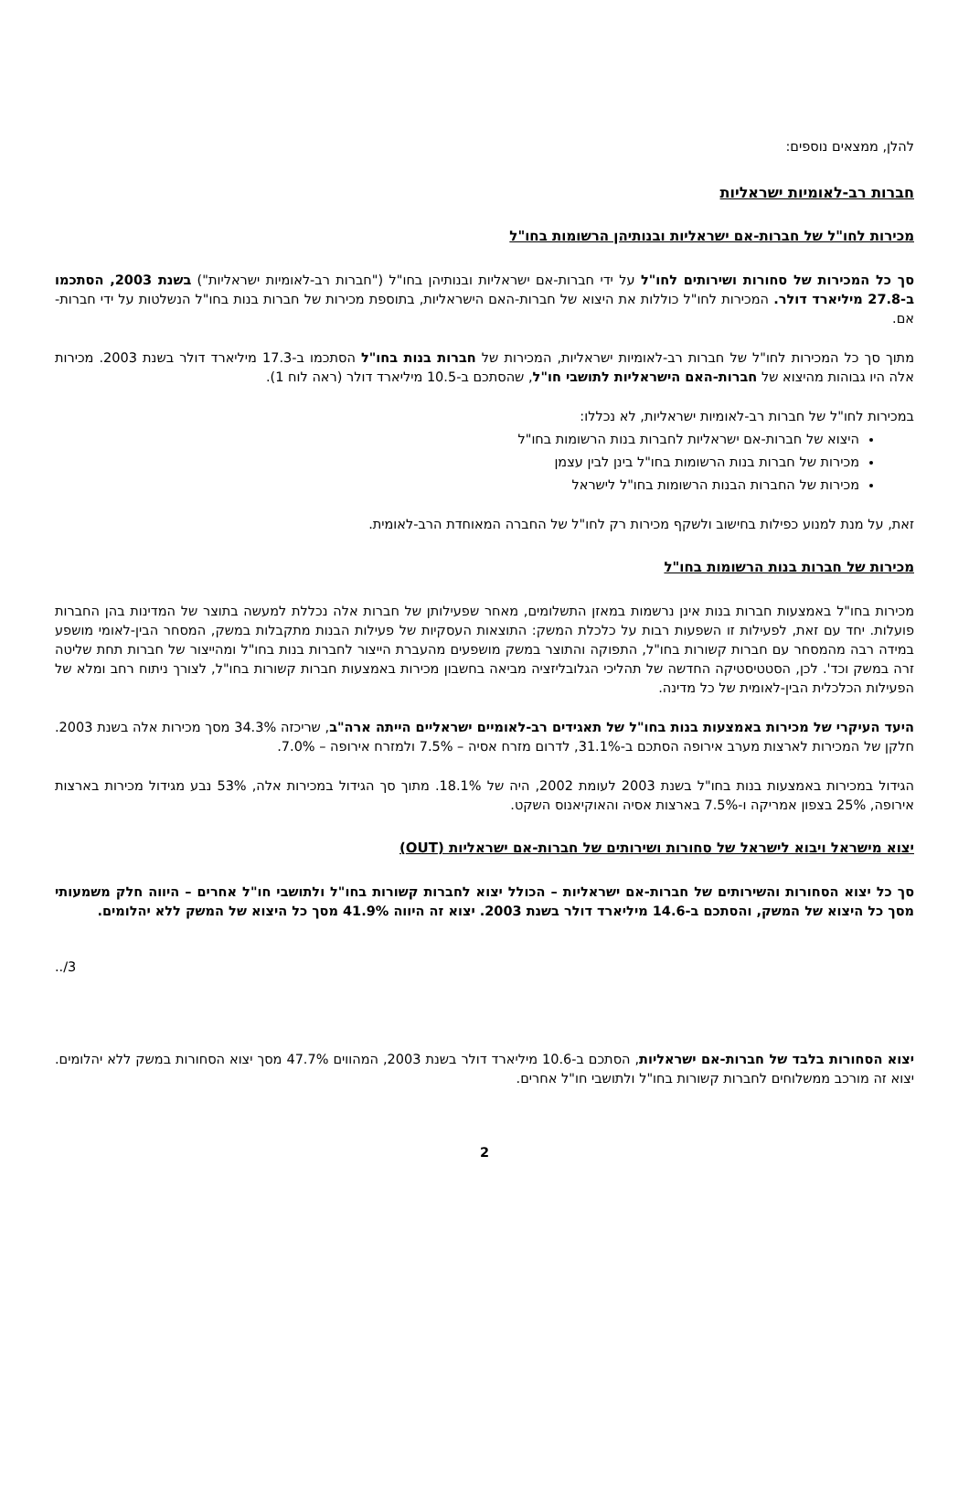להלן, ממצאים נוספים:
חברות רב-לאומיות ישראליות
מכירות לחו"ל של חברות-אם ישראליות ובנותיהן הרשומות בחו"ל
סך כל המכירות של סחורות ושירותים לחו"ל על ידי חברות-אם ישראליות ובנותיהן בחו"ל ("חברות רב-לאומיות ישראליות") בשנת 2003, הסתכמו ב-27.8 מיליארד דולר. המכירות לחו"ל כוללות את היצוא של חברות-האם הישראליות, בתוספת מכירות של חברות בנות בחו"ל הנשלטות על ידי חברות-אם.
מתוך סך כל המכירות לחו"ל של חברות רב-לאומיות ישראליות, המכירות של חברות בנות בחו"ל הסתכמו ב-17.3 מיליארד דולר בשנת 2003. מכירות אלה היו גבוהות מהיצוא של חברות-האם הישראליות לתושבי חו"ל, שהסתכם ב-10.5 מיליארד דולר (ראה לוח 1).
במכירות לחו"ל של חברות רב-לאומיות ישראליות, לא נכללו:
היצוא של חברות-אם ישראליות לחברות בנות הרשומות בחו"ל
מכירות של חברות בנות הרשומות בחו"ל בינן לבין עצמן
מכירות של החברות הבנות הרשומות בחו"ל לישראל
זאת, על מנת למנוע כפילות בחישוב ולשקף מכירות רק לחו"ל של החברה המאוחדת הרב-לאומית.
מכירות של חברות בנות הרשומות בחו"ל
מכירות בחו"ל באמצעות חברות בנות אינן נרשמות במאזן התשלומים, מאחר שפעילותן של חברות אלה נכללת למעשה בתוצר של המדינות בהן החברות פועלות. יחד עם זאת, לפעילות זו השפעות רבות על כלכלת המשק: התוצאות העסקיות של פעילות הבנות מתקבלות במשק, המסחר הבין-לאומי מושפע במידה רבה מהמסחר עם חברות קשורות בחו"ל, התפוקה והתוצר במשק מושפעים מהעברת הייצור לחברות בנות בחו"ל ומהייצור של חברות תחת שליטה זרה במשק וכד'. לכן, הסטטיסטיקה החדשה של תהליכי הגלובליזציה מביאה בחשבון מכירות באמצעות חברות קשורות בחו"ל, לצורך ניתוח רחב ומלא של הפעילות הכלכלית הבין-לאומית של כל מדינה.
היעד העיקרי של מכירות באמצעות בנות בחו"ל של תאגידים רב-לאומיים ישראליים הייתה ארה"ב, שריכזה 34.3% מסך מכירות אלה בשנת 2003. חלקן של המכירות לארצות מערב אירופה הסתכם ב-31.1%, לדרום מזרח אסיה – 7.5% ולמזרח אירופה – 7.0%.
הגידול במכירות באמצעות בנות בחו"ל בשנת 2003 לעומת 2002, היה של 18.1%. מתוך סך הגידול במכירות אלה, 53% נבע מגידול מכירות בארצות אירופה, 25% בצפון אמריקה ו-7.5% בארצות אסיה והאוקיאנוס השקט.
יצוא מישראל ויבוא לישראל של סחורות ושירותים של חברות-אם ישראליות (OUT)
סך כל יצוא הסחורות והשירותים של חברות-אם ישראליות – הכולל יצוא לחברות קשורות בחו"ל ולתושבי חו"ל אחרים – היווה חלק משמעותי מסך כל היצוא של המשק, והסתכם ב-14.6 מיליארד דולר בשנת 2003. יצוא זה היווה 41.9% מסך כל היצוא של המשק ללא יהלומים.
../3
יצוא הסחורות בלבד של חברות-אם ישראליות, הסתכם ב-10.6 מיליארד דולר בשנת 2003, המהווים 47.7% מסך יצוא הסחורות במשק ללא יהלומים. יצוא זה מורכב ממשלוחים לחברות קשורות בחו"ל ולתושבי חו"ל אחרים.
2